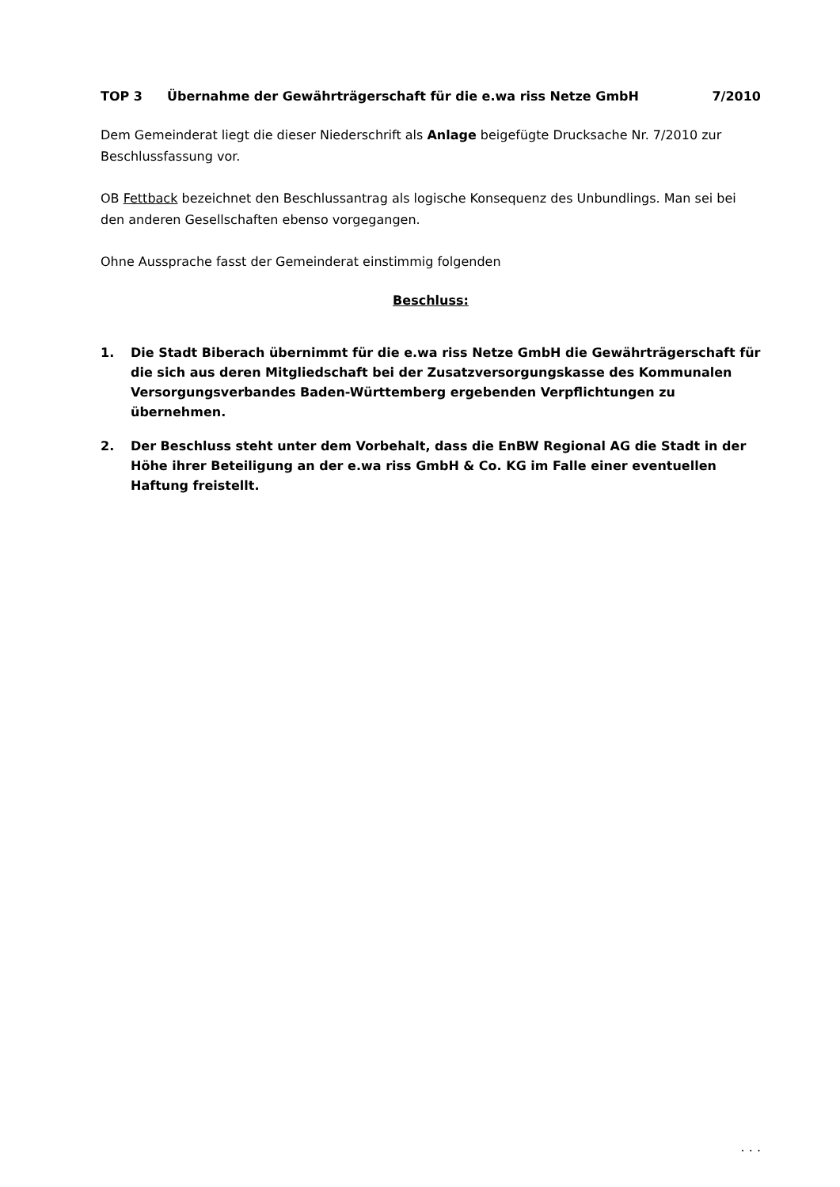TOP 3 Übernahme der Gewährträgerschaft für die e.wa riss Netze GmbH 7/2010
Dem Gemeinderat liegt die dieser Niederschrift als Anlage beigefügte Drucksache Nr. 7/2010 zur Beschlussfassung vor.
OB Fettback bezeichnet den Beschlussantrag als logische Konsequenz des Unbundlings. Man sei bei den anderen Gesellschaften ebenso vorgegangen.
Ohne Aussprache fasst der Gemeinderat einstimmig folgenden
Beschluss:
1. Die Stadt Biberach übernimmt für die e.wa riss Netze GmbH die Gewährträgerschaft für die sich aus deren Mitgliedschaft bei der Zusatzversorgungskasse des Kommunalen Versorgungsverbandes Baden-Württemberg ergebenden Verpflichtungen zu übernehmen.
2. Der Beschluss steht unter dem Vorbehalt, dass die EnBW Regional AG die Stadt in der Höhe ihrer Beteiligung an der e.wa riss GmbH & Co. KG im Falle einer eventuellen Haftung freistellt.
. . .